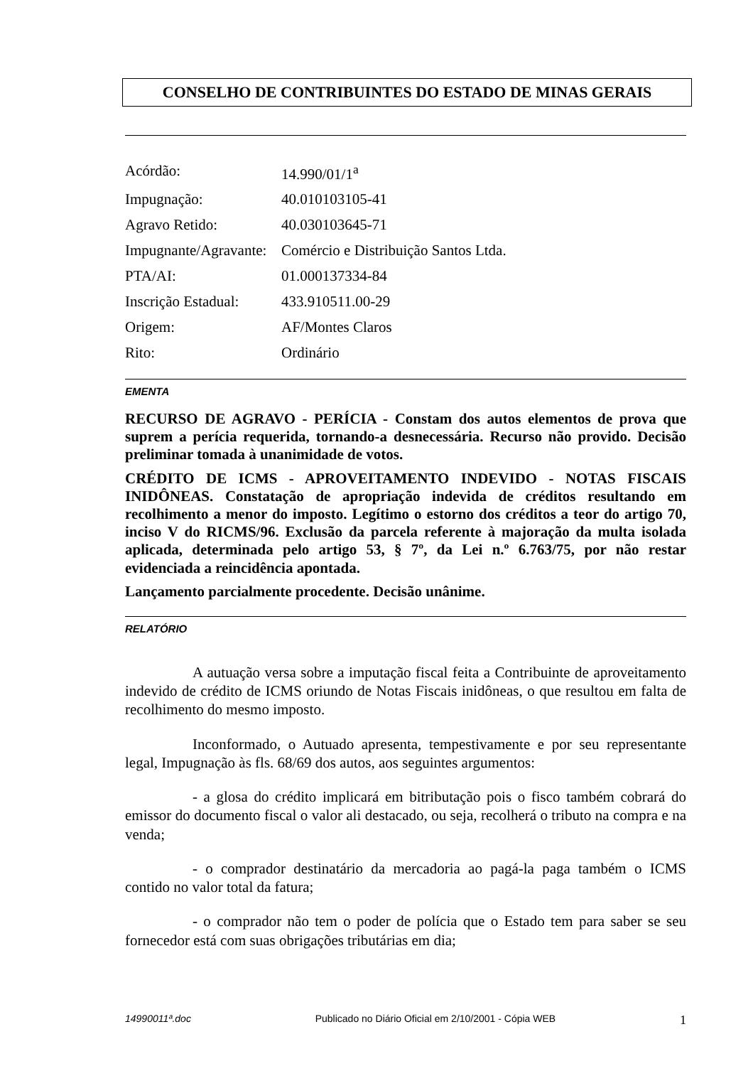CONSELHO DE CONTRIBUINTES DO ESTADO DE MINAS GERAIS
| Acórdão: | 14.990/01/1<sup>a</sup> |
| Impugnação: | 40.010103105-41 |
| Agravo Retido: | 40.030103645-71 |
| Impugnante/Agravante: | Comércio e Distribuição Santos Ltda. |
| PTA/AI: | 01.000137334-84 |
| Inscrição Estadual: | 433.910511.00-29 |
| Origem: | AF/Montes Claros |
| Rito: | Ordinário |
EMENTA
RECURSO DE AGRAVO - PERÍCIA - Constam dos autos elementos de prova que suprem a perícia requerida, tornando-a desnecessária. Recurso não provido. Decisão preliminar tomada à unanimidade de votos.
CRÉDITO DE ICMS - APROVEITAMENTO INDEVIDO - NOTAS FISCAIS INIDÔNEAS. Constatação de apropriação indevida de créditos resultando em recolhimento a menor do imposto. Legítimo o estorno dos créditos a teor do artigo 70, inciso V do RICMS/96. Exclusão da parcela referente à majoração da multa isolada aplicada, determinada pelo artigo 53, § 7º, da Lei n.º 6.763/75, por não restar evidenciada a reincidência apontada.
Lançamento parcialmente procedente. Decisão unânime.
RELATÓRIO
A autuação versa sobre a imputação fiscal feita a Contribuinte de aproveitamento indevido de crédito de ICMS oriundo de Notas Fiscais inidôneas, o que resultou em falta de recolhimento do mesmo imposto.
Inconformado, o Autuado apresenta, tempestivamente e por seu representante legal, Impugnação às fls. 68/69 dos autos, aos seguintes argumentos:
- a glosa do crédito implicará em bitributação pois o fisco também cobrará do emissor do documento fiscal o valor ali destacado, ou seja, recolherá o tributo na compra e na venda;
- o comprador destinatário da mercadoria ao pagá-la paga também o ICMS contido no valor total da fatura;
- o comprador não tem o poder de polícia que o Estado tem para saber se seu fornecedor está com suas obrigações tributárias em dia;
14990011ª.doc Publicado no Diário Oficial em 2/10/2001 - Cópia WEB 1